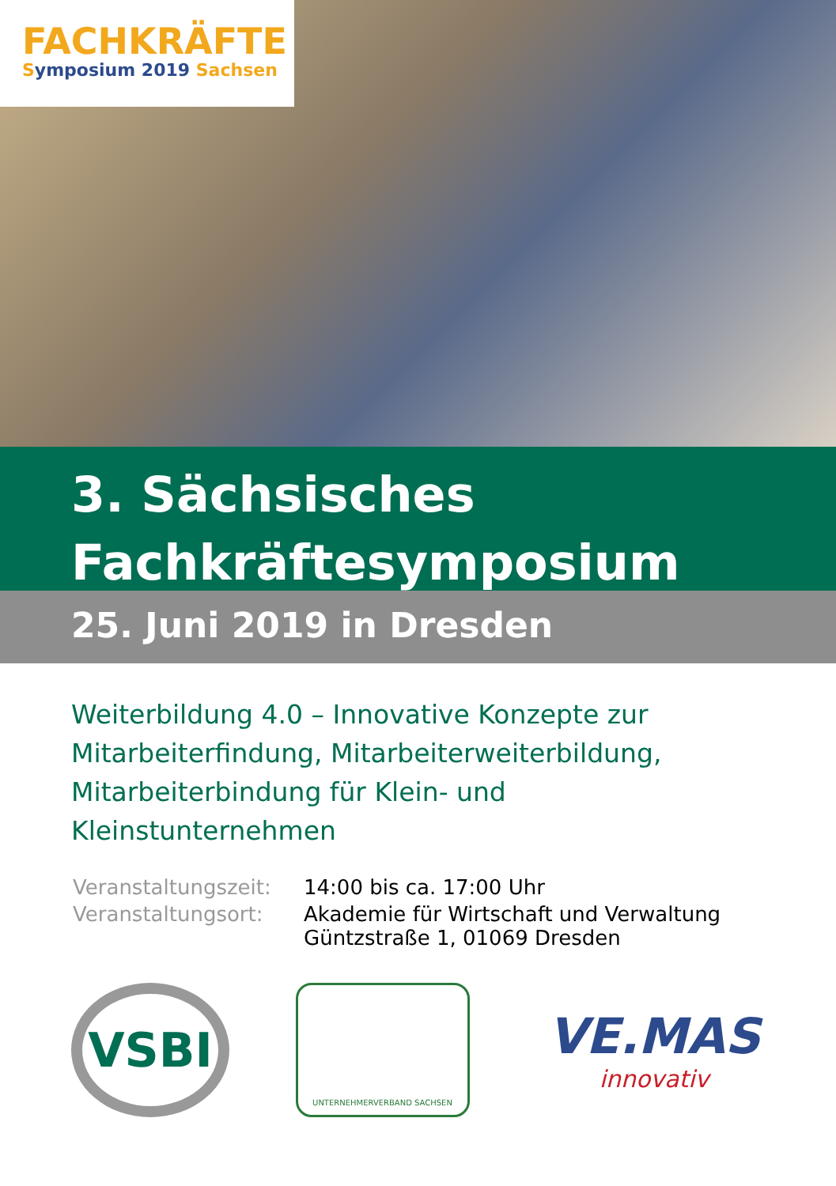FACHKRÄFTE
Symposium 2019 Sachsen
3. Sächsisches
Fachkräftesymposium
25. Juni 2019 in Dresden
Weiterbildung 4.0 – Innovative Konzepte zur Mitarbeiterfindung, Mitarbeiterweiterbildung, Mitarbeiterbindung für Klein- und Kleinstunternehmen
| Veranstaltungszeit: | 14:00 bis ca. 17:00 Uhr |
| Veranstaltungsort: | Akademie für Wirtschaft und Verwaltung Güntzstraße 1, 01069 Dresden |
VSBI
UNTERNEHMERVERBAND SACHSEN
VE.MAS
innovativ